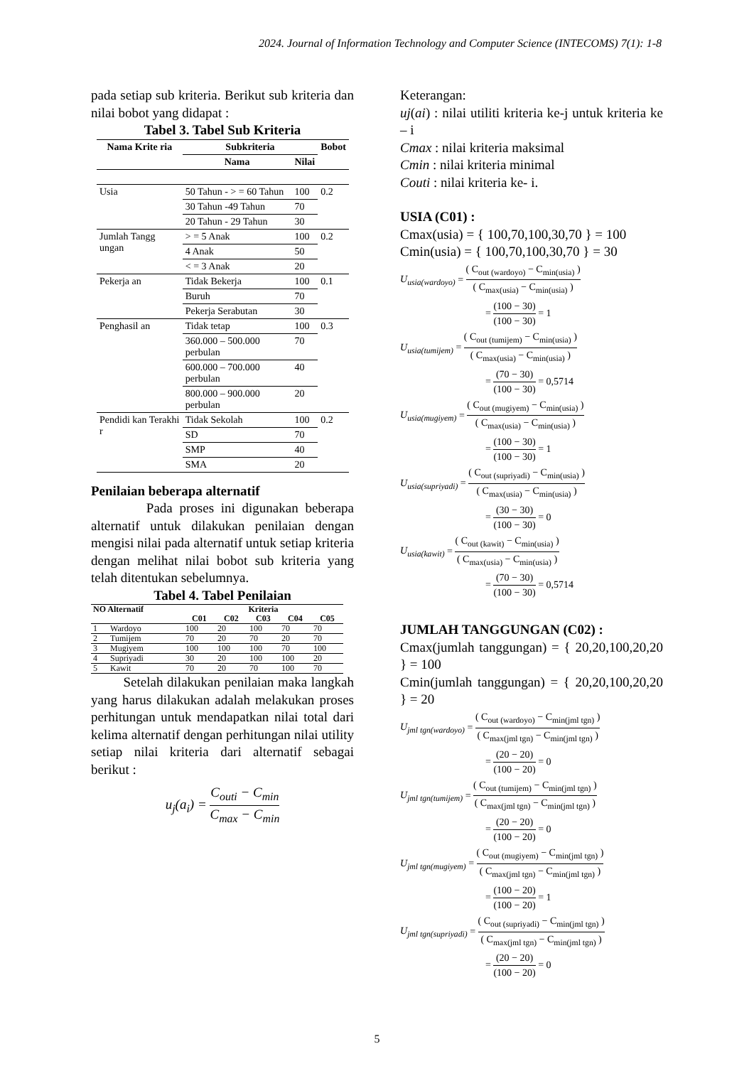2024. Journal of Information Technology and Computer Science (INTECOMS) 7(1): 1-8
pada setiap sub kriteria. Berikut sub kriteria dan nilai bobot yang didapat :
Tabel 3. Tabel Sub Kriteria
| Nama Krite ria | Subkriteria | | Bobot |
| --- | --- | --- | --- |
| | Nama | Nilai | |
| Usia | 50 Tahun - > = 60 Tahun | 100 | 0.2 |
| | 30 Tahun -49 Tahun | 70 | |
| | 20 Tahun - 29 Tahun | 30 | |
| Jumlah Tangg ungan | > = 5 Anak | 100 | 0.2 |
| | 4 Anak | 50 | |
| | < = 3 Anak | 20 | |
| Pekerja an | Tidak Bekerja | 100 | 0.1 |
| | Buruh | 70 | |
| | Pekerja Serabutan | 30 | |
| Penghasil an | Tidak tetap | 100 | 0.3 |
| | 360.000 – 500.000 perbulan | 70 | |
| | 600.000 – 700.000 perbulan | 40 | |
| | 800.000 – 900.000 perbulan | 20 | |
| Pendidi kan Terakhi r | Tidak Sekolah | 100 | 0.2 |
| | SD | 70 | |
| | SMP | 40 | |
| | SMA | 20 | |
Penilaian beberapa alternatif
Pada proses ini digunakan beberapa alternatif untuk dilakukan penilaian dengan mengisi nilai pada alternatif untuk setiap kriteria dengan melihat nilai bobot sub kriteria yang telah ditentukan sebelumnya.
Tabel 4. Tabel Penilaian
| NO Alternatif | | Kriteria | | | | |
| --- | --- | --- | --- | --- | --- | --- |
| | | C01 | C02 | C03 | C04 | C05 |
| 1 | Wardoyo | 100 | 20 | 100 | 70 | 70 |
| 2 | Tumijem | 70 | 20 | 70 | 20 | 70 |
| 3 | Mugiyem | 100 | 100 | 100 | 70 | 100 |
| 4 | Supriyadi | 30 | 20 | 100 | 100 | 20 |
| 5 | Kawit | 70 | 20 | 70 | 100 | 70 |
Setelah dilakukan penilaian maka langkah yang harus dilakukan adalah melakukan proses perhitungan untuk mendapatkan nilai total dari kelima alternatif dengan perhitungan nilai utility setiap nilai kriteria dari alternatif sebagai berikut :
u<sub>j</sub>(a<sub>i</sub>) = C<sub>outi</sub> − C<sub>min</sub> C<sub>max</sub> − C<sub>min</sub>
Keterangan:
uj(ai) : nilai utiliti kriteria ke-j untuk kriteria ke – i
Cmax : nilai kriteria maksimal
Cmin : nilai kriteria minimal
Couti : nilai kriteria ke- i.
USIA (C01) :
Cmax(usia) = { 100,70,100,30,70 } = 100
Cmin(usia) = { 100,70,100,30,70 } = 30
U<sub>usia(wardoyo)</sub> = ( C<sub>out (wardoyo)</sub> − C<sub>min(usia)</sub> ) ( C<sub>max(usia)</sub> − C<sub>min(usia)</sub> )
= (100 − 30) (100 − 30) = 1
U<sub>usia(tumijem)</sub> = ( C<sub>out (tumijem)</sub> − C<sub>min(usia)</sub> ) ( C<sub>max(usia)</sub> − C<sub>min(usia)</sub> )
= (70 − 30) (100 − 30) = 0,5714
U<sub>usia(mugiyem)</sub> = ( C<sub>out (mugiyem)</sub> − C<sub>min(usia)</sub> ) ( C<sub>max(usia)</sub> − C<sub>min(usia)</sub> )
= (100 − 30) (100 − 30) = 1
U<sub>usia(supriyadi)</sub> = ( C<sub>out (supriyadi)</sub> − C<sub>min(usia)</sub> ) ( C<sub>max(usia)</sub> − C<sub>min(usia)</sub> )
= (30 − 30) (100 − 30) = 0
U<sub>usia(kawit)</sub> = ( C<sub>out (kawit)</sub> − C<sub>min(usia)</sub> ) ( C<sub>max(usia)</sub> − C<sub>min(usia)</sub> )
= (70 − 30) (100 − 30) = 0,5714
JUMLAH TANGGUNGAN (C02) :
Cmax(jumlah tanggungan) = { 20,20,100,20,20 } = 100
Cmin(jumlah tanggungan) = { 20,20,100,20,20 } = 20
U<sub>jml tgn(wardoyo)</sub> = ( C<sub>out (wardoyo)</sub> − C<sub>min(jml tgn)</sub> ) ( C<sub>max(jml tgn)</sub> − C<sub>min(jml tgn)</sub> )
= (20 − 20) (100 − 20) = 0
U<sub>jml tgn(tumijem)</sub> = ( C<sub>out (tumijem)</sub> − C<sub>min(jml tgn)</sub> ) ( C<sub>max(jml tgn)</sub> − C<sub>min(jml tgn)</sub> )
= (20 − 20) (100 − 20) = 0
U<sub>jml tgn(mugiyem)</sub> = ( C<sub>out (mugiyem)</sub> − C<sub>min(jml tgn)</sub> ) ( C<sub>max(jml tgn)</sub> − C<sub>min(jml tgn)</sub> )
= (100 − 20) (100 − 20) = 1
U<sub>jml tgn(supriyadi)</sub> = ( C<sub>out (supriyadi)</sub> − C<sub>min(jml tgn)</sub> ) ( C<sub>max(jml tgn)</sub> − C<sub>min(jml tgn)</sub> )
= (20 − 20) (100 − 20) = 0
5